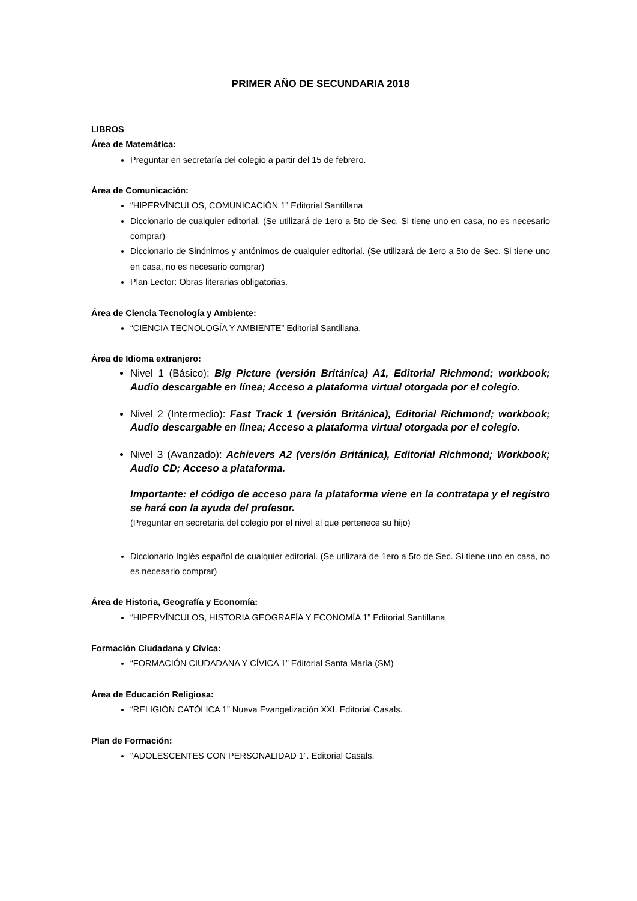PRIMER AÑO DE SECUNDARIA 2018
LIBROS
Área de Matemática:
Preguntar en secretaría del colegio a partir del 15 de febrero.
Área de Comunicación:
“HIPERVÍNCULOS, COMUNICACIÓN 1” Editorial Santillana
Diccionario de cualquier editorial. (Se utilizará de 1ero a 5to de Sec. Si tiene uno en casa, no es necesario comprar)
Diccionario de Sinónimos y antónimos de cualquier editorial. (Se utilizará de 1ero a 5to de Sec. Si tiene uno en casa, no es necesario comprar)
Plan Lector: Obras literarias obligatorias.
Área de Ciencia Tecnología y Ambiente:
“CIENCIA TECNOLOGÍA Y AMBIENTE” Editorial Santillana.
Área de Idioma extranjero:
Nivel 1 (Básico): Big Picture (versión Británica) A1, Editorial Richmond; workbook; Audio descargable en línea; Acceso a plataforma virtual otorgada por el colegio.
Nivel 2 (Intermedio): Fast Track 1 (versión Británica), Editorial Richmond; workbook; Audio descargable en linea; Acceso a plataforma virtual otorgada por el colegio.
Nivel 3 (Avanzado): Achievers A2 (versión Británica), Editorial Richmond; Workbook; Audio CD; Acceso a plataforma.
Importante: el código de acceso para la plataforma viene en la contratapa y el registro se hará con la ayuda del profesor.
(Preguntar en secretaria del colegio por el nivel al que pertenece su hijo)
Diccionario Inglés español de cualquier editorial. (Se utilizará de 1ero a 5to de Sec. Si tiene uno en casa, no es necesario comprar)
Área de Historia, Geografía y Economía:
“HIPERVÍNCULOS, HISTORIA GEOGRAFÍA Y ECONOMÍA 1” Editorial Santillana
Formación Ciudadana y Cívica:
“FORMACIÓN CIUDADANA Y CÍVICA 1” Editorial Santa María (SM)
Área de Educación Religiosa:
“RELIGIÓN CATÓLICA 1” Nueva Evangelización XXI. Editorial Casals.
Plan de Formación:
"ADOLESCENTES CON PERSONALIDAD 1”. Editorial Casals.